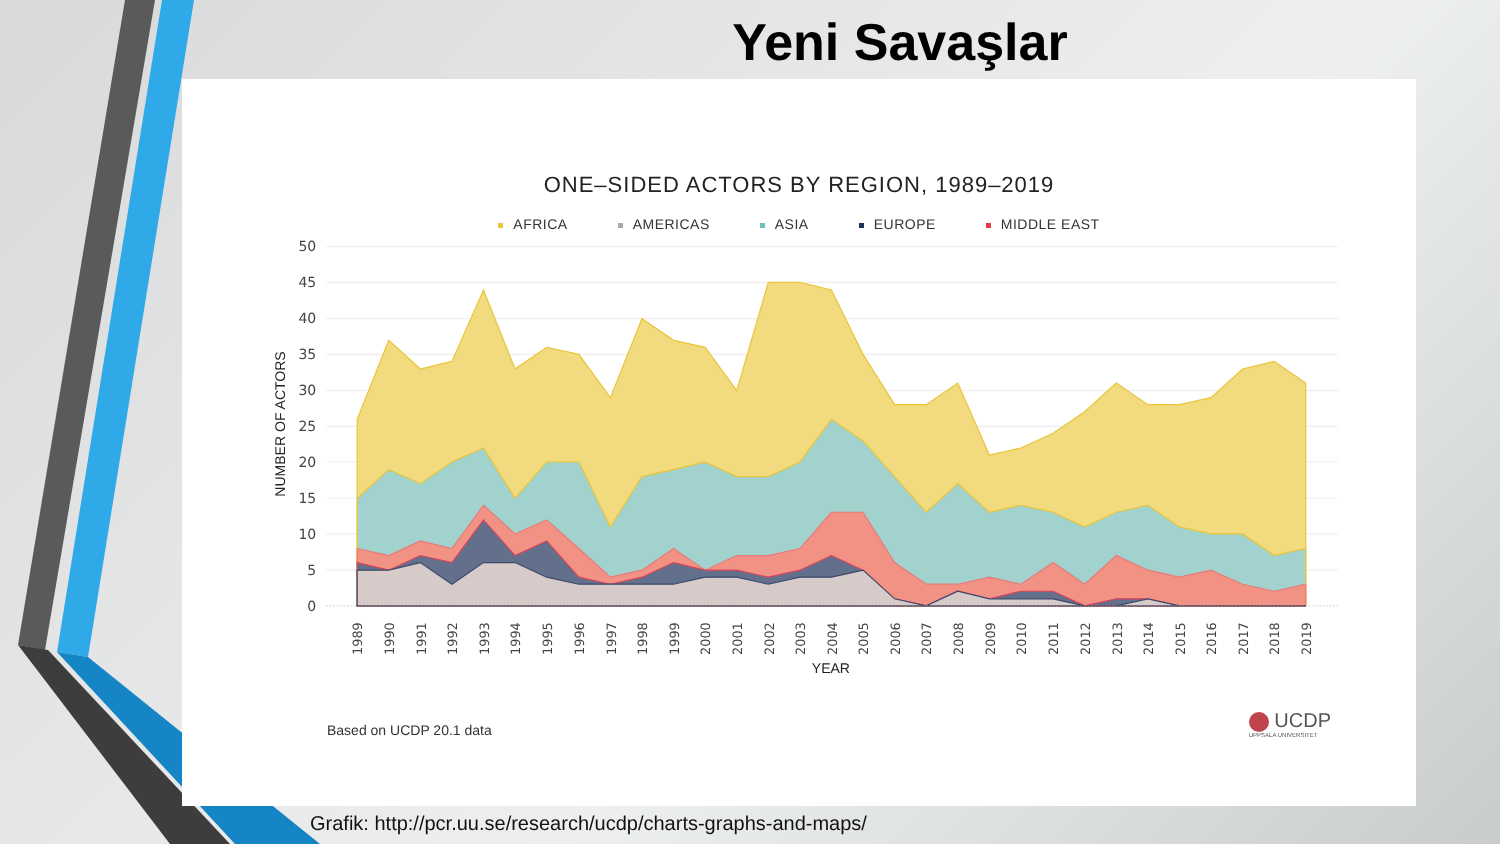Yeni Savaşlar
ONE–SIDED ACTORS BY REGION, 1989–2019
AFRICA AMERICAS ASIA EUROPE MIDDLE EAST
50
45
40
35
30
25
20
15
10
5
0
NUMBER OF ACTORS
1989
1990
1991
1992
1993
1994
1995
1996
1997
1998
1999
2000
2001
2002
2003
2004
2005
2006
2007
2008
2009
2010
2011
2012
2013
2014
2015
2016
2017
2018
2019
YEAR
Based on UCDP 20.1 data UCDP
UPPSALA UNIVERSITET
Grafik: http://pcr.uu.se/research/ucdp/charts-graphs-and-maps/